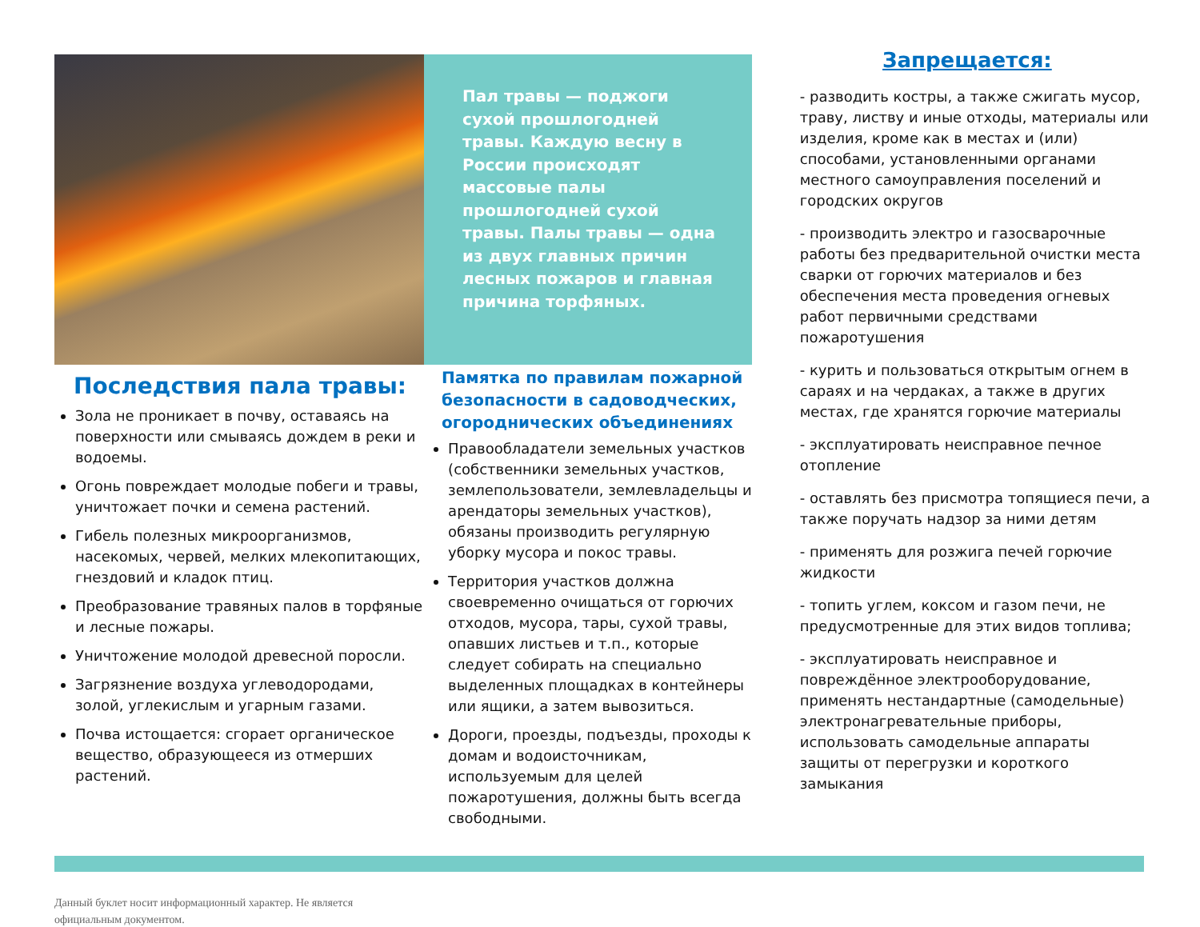Последствия пала травы:
Зола не проникает в почву, оставаясь на поверхности или смываясь дождем в реки и водоемы.
Огонь повреждает молодые побеги и травы, уничтожает почки и семена растений.
Гибель полезных микроорганизмов, насекомых, червей, мелких млекопитающих, гнездовий и кладок птиц.
Преобразование травяных палов в торфяные и лесные пожары.
Уничтожение молодой древесной поросли.
Загрязнение воздуха углеводородами, золой, углекислым и угарным газами.
Почва истощается: сгорает органическое вещество, образующееся из отмерших растений.
Пал травы — поджоги сухой прошлогодней травы. Каждую весну в России происходят массовые палы прошлогодней сухой травы. Палы травы — одна из двух главных причин лесных пожаров и главная причина торфяных.
Памятка по правилам пожарной безопасности в садоводческих, огороднических объединениях
Правообладатели земельных участков (собственники земельных участков, землепользователи, землевладельцы и арендаторы земельных участков), обязаны производить регулярную уборку мусора и покос травы.
Территория участков должна своевременно очищаться от горючих отходов, мусора, тары, сухой травы, опавших листьев и т.п., которые следует собирать на специально выделенных площадках в контейнеры или ящики, а затем вывозиться.
Дороги, проезды, подъезды, проходы к домам и водоисточникам, используемым для целей пожаротушения, должны быть всегда свободными.
Запрещается:
- разводить костры, а также сжигать мусор, траву, листву и иные отходы, материалы или изделия, кроме как в местах и (или) способами, установленными органами местного самоуправления поселений и городских округов
- производить электро и газосварочные работы без предварительной очистки места сварки от горючих материалов и без обеспечения места проведения огневых работ первичными средствами пожаротушения
- курить и пользоваться открытым огнем в сараях и на чердаках, а также в других местах, где хранятся горючие материалы
- эксплуатировать неисправное печное отопление
- оставлять без присмотра топящиеся печи, а также поручать надзор за ними детям
- применять для розжига печей горючие жидкости
- топить углем, коксом и газом печи, не предусмотренные для этих видов топлива;
- эксплуатировать неисправное и повреждённое электрооборудование, применять нестандартные (самодельные) электронагревательные приборы, использовать самодельные аппараты защиты от перегрузки и короткого замыкания
Данный буклет носит информационный характер. Не является официальным документом.